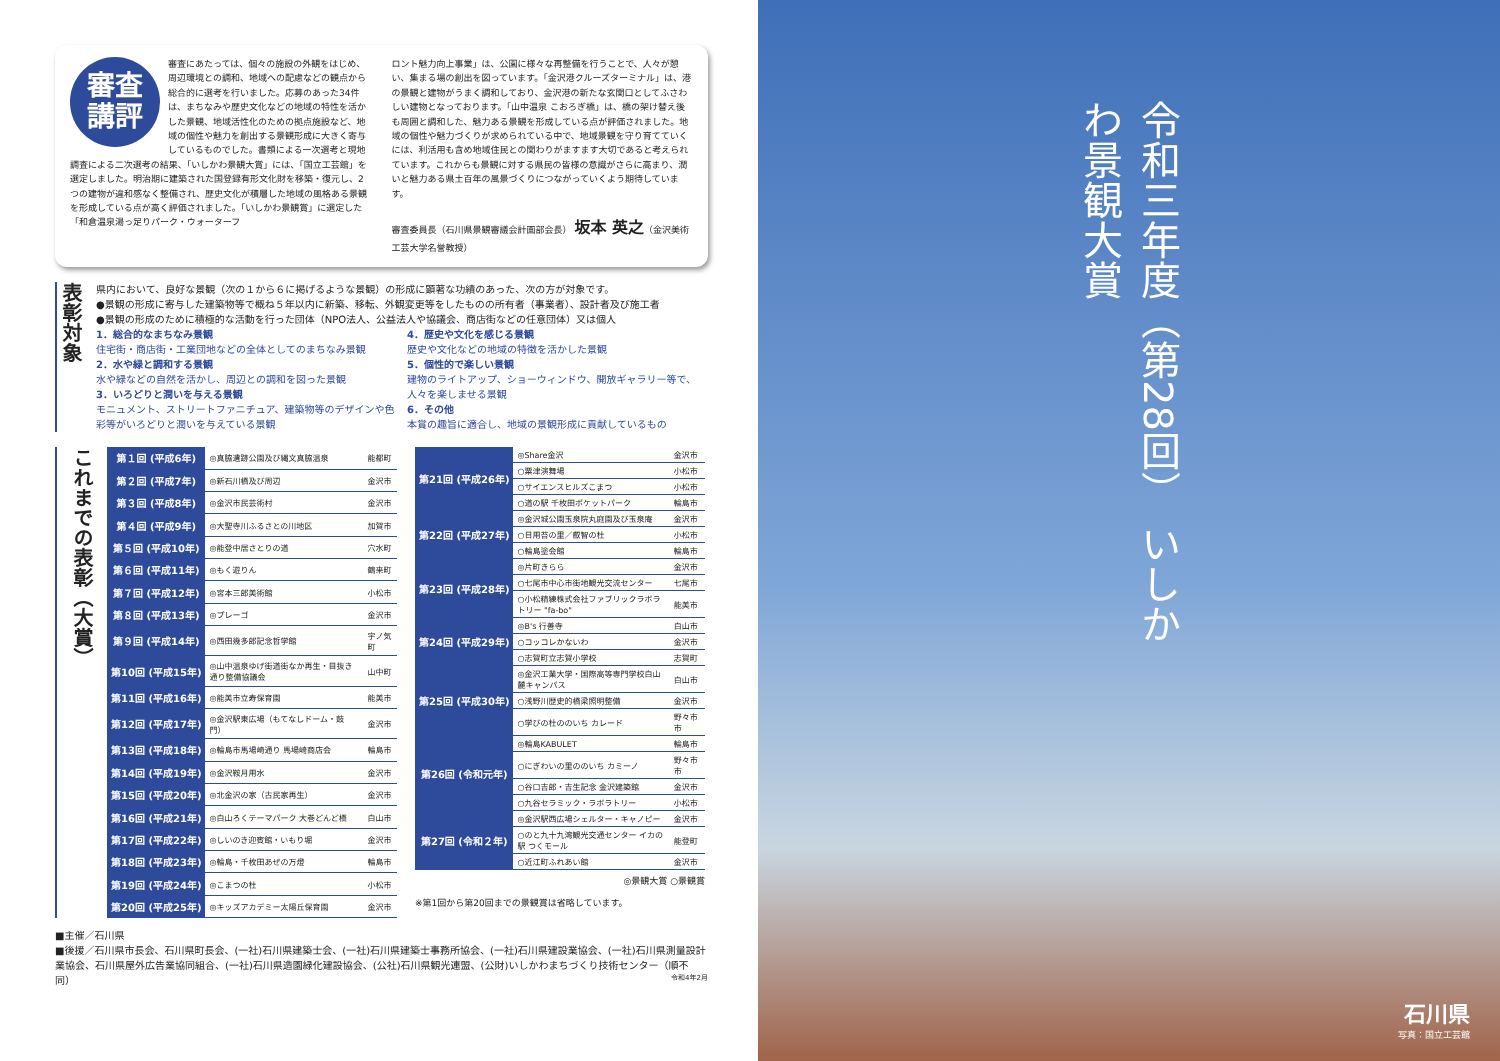審査
講評
審査にあたっては、個々の施設の外観をはじめ、周辺環境との調和、地域への配慮などの観点から総合的に選考を行いました。応募のあった34件は、まちなみや歴史文化などの地域の特性を活かした景観、地域活性化のための拠点施設など、地域の個性や魅力を創出する景観形成に大きく寄与しているものでした。書類による一次選考と現地調査による二次選考の結果、「いしかわ景観大賞」には、「国立工芸館」を選定しました。明治期に建築された国登録有形文化財を移築・復元し、2つの建物が違和感なく整備され、歴史文化が積層した地域の風格ある景観を形成している点が高く評価されました。「いしかわ景観賞」に選定した「和倉温泉湯っ足りパーク・ウォーターフ
ロント魅力向上事業」は、公園に様々な再整備を行うことで、人々が憩い、集まる場の創出を図っています。「金沢港クルーズターミナル」は、港の景観と建物がうまく調和しており、金沢港の新たな玄関口としてふさわしい建物となっております。「山中温泉 こおろぎ橋」は、橋の架け替え後も周囲と調和した、魅力ある景観を形成している点が評価されました。地域の個性や魅力づくりが求められている中で、地域景観を守り育てていくには、利活用も含め地域住民との関わりがますます大切であると考えられています。これからも景観に対する県民の皆様の意識がさらに高まり、潤いと魅力ある県土百年の風景づくりにつながっていくよう期待しています。
審査委員長（石川県景観審議会計画部会長） 坂本 英之（金沢美術工芸大学名誉教授）
表彰対象
県内において、良好な景観（次の１から６に掲げるような景観）の形成に顕著な功績のあった、次の方が対象です。
●景観の形成に寄与した建築物等で概ね５年以内に新築、移転、外観変更等をしたものの所有者（事業者）、設計者及び施工者
●景観の形成のために積極的な活動を行った団体（NPO法人、公益法人や協議会、商店街などの任意団体）又は個人
1．総合的なまちなみ景観
住宅街・商店街・工業団地などの全体としてのまちなみ景観
2．水や緑と調和する景観
水や緑などの自然を活かし、周辺との調和を図った景観
3．いろどりと潤いを与える景観
モニュメント、ストリートファニチュア、建築物等のデザインや色彩等がいろどりと潤いを与えている景観
4．歴史や文化を感じる景観
歴史や文化などの地域の特徴を活かした景観
5．個性的で楽しい景観
建物のライトアップ、ショーウィンドウ、開放ギャラリー等で、人々を楽しませる景観
6．その他
本賞の趣旨に適合し、地域の景観形成に貢献しているもの
これまでの表彰（大賞）
| 第１回 (平成6年) | ◎真脇遺跡公園及び縄文真脇温泉 | 能都町 |
| 第２回 (平成7年) | ◎新石川橋及び周辺 | 金沢市 |
| 第３回 (平成8年) | ◎金沢市民芸術村 | 金沢市 |
| 第４回 (平成9年) | ◎大聖寺川ふるさとの川地区 | 加賀市 |
| 第５回 (平成10年) | ◎能登中居さとりの道 | 穴水町 |
| 第６回 (平成11年) | ◎もく遊りん | 鶴来町 |
| 第７回 (平成12年) | ◎宮本三郎美術館 | 小松市 |
| 第８回 (平成13年) | ◎プレーゴ | 金沢市 |
| 第９回 (平成14年) | ◎西田幾多郎記念哲学館 | 宇ノ気町 |
| 第10回 (平成15年) | ◎山中温泉ゆげ街道街なか再生・目抜き通り整備協議会 | 山中町 |
| 第11回 (平成16年) | ◎能美市立寿保育園 | 能美市 |
| 第12回 (平成17年) | ◎金沢駅東広場（もてなしドーム・鼓門） | 金沢市 |
| 第13回 (平成18年) | ◎輪島市馬場崎通り 馬場崎商店会 | 輪島市 |
| 第14回 (平成19年) | ◎金沢鞍月用水 | 金沢市 |
| 第15回 (平成20年) | ◎北金沢の家（古民家再生） | 金沢市 |
| 第16回 (平成21年) | ◎白山ろくテーマパーク 大巻どんど橋 | 白山市 |
| 第17回 (平成22年) | ◎しいのき迎賓館・いもり堀 | 金沢市 |
| 第18回 (平成23年) | ◎輪島・千枚田あぜの万燈 | 輪島市 |
| 第19回 (平成24年) | ◎こまつの杜 | 小松市 |
| 第20回 (平成25年) | ◎キッズアカデミー太陽丘保育園 | 金沢市 |
| 第21回 (平成26年) | ◎Share金沢 | 金沢市 |
| | ○粟津演舞場 | 小松市 |
| | ○サイエンスヒルズこまつ | 小松市 |
| | ○道の駅 千枚田ポケットパーク | 輪島市 |
| 第22回 (平成27年) | ◎金沢城公園玉泉院丸庭園及び玉泉庵 | 金沢市 |
| | ○日用苔の里／叡智の杜 | 小松市 |
| | ○輪島塗会館 | 輪島市 |
| 第23回 (平成28年) | ◎片町きらら | 金沢市 |
| | ○七尾市中心市街地観光交流センター | 七尾市 |
| | ○小松精練株式会社ファブリックラボラトリー "fa-bo" | 能美市 |
| 第24回 (平成29年) | ◎B's 行善寺 | 白山市 |
| | ○コッコレかないわ | 金沢市 |
| | ○志賀町立志賀小学校 | 志賀町 |
| 第25回 (平成30年) | ◎金沢工業大学・国際高等専門学校白山麓キャンパス | 白山市 |
| | ○浅野川歴史的橋梁照明整備 | 金沢市 |
| | ○学びの杜ののいち カレード | 野々市市 |
| 第26回 (令和元年) | ◎輪島KABULET | 輪島市 |
| | ○にぎわいの里ののいち カミーノ | 野々市市 |
| | ○谷口吉郎・吉生記念 金沢建築館 | 金沢市 |
| | ○九谷セラミック・ラボラトリー | 小松市 |
| 第27回 (令和２年) | ◎金沢駅西広場シェルター・キャノピー | 金沢市 |
| | ○のと九十九湾観光交通センター イカの駅 つくモール | 能登町 |
| | ○近江町ふれあい館 | 金沢市 |
◎景観大賞 ○景観賞
※第1回から第20回までの景観賞は省略しています。
■主催／石川県
■後援／石川県市長会、石川県町長会、(一社)石川県建築士会、(一社)石川県建築士事務所協会、(一社)石川県建設業協会、(一社)石川県測量設計業協会、石川県屋外広告業協同組合、(一社)石川県造園緑化建設協会、(公社)石川県観光連盟、(公財)いしかわまちづくり技術センター（順不同） 令和4年2月
令和三年度（第28回） いしかわ景観大賞
石川県
写真：国立工芸館